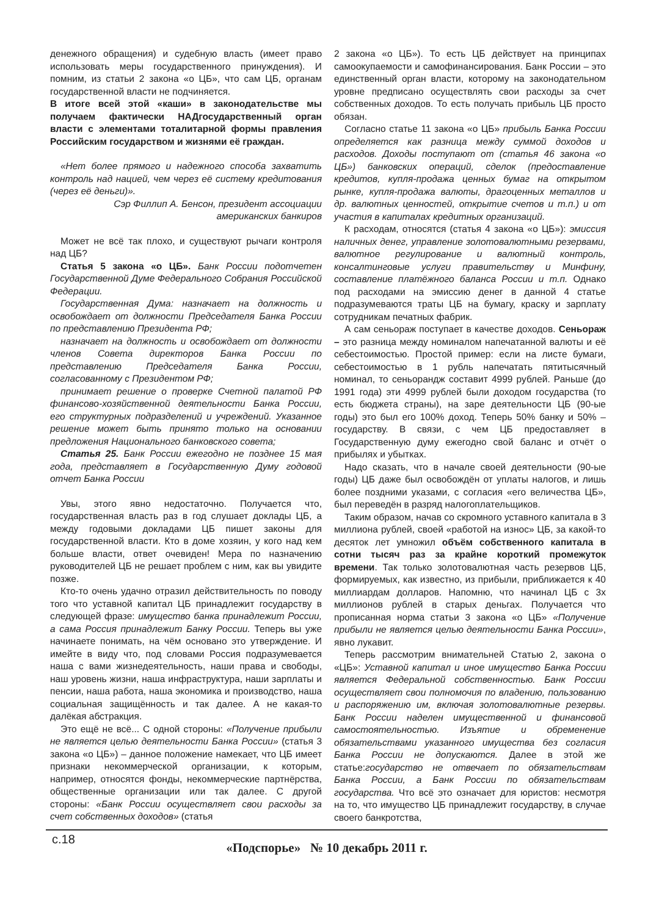денежного обращения) и судебную власть (имеет право использовать меры государственного принуждения). И помним, из статьи 2 закона «о ЦБ», что сам ЦБ, органам государственной власти не подчиняется.
В итоге всей этой «каши» в законодательстве мы получаем фактически НАДгосударственный орган власти с элементами тоталитарной формы правления Российским государством и жизнями её граждан.
«Нет более прямого и надежного способа захватить контроль над нацией, чем через её систему кредитования (через её деньги)».
Сэр Филлип А. Бенсон, президент ассоциации американских банкиров
Может не всё так плохо, и существуют рычаги контроля над ЦБ?
Статья 5 закона «о ЦБ». Банк России подотчетен Государственной Думе Федерального Собрания Российской Федерации.
Государственная Дума: назначает на должность и освобождает от должности Председателя Банка России по представлению Президента РФ;
назначает на должность и освобождает от должности членов Совета директоров Банка России по представлению Председателя Банка России, согласованному с Президентом РФ;
принимает решение о проверке Счетной палатой РФ финансово-хозяйственной деятельности Банка России, его структурных подразделений и учреждений. Указанное решение может быть принято только на основании предложения Национального банковского совета;
Статья 25. Банк России ежегодно не позднее 15 мая года, представляет в Государственную Думу годовой отчет Банка России
Увы, этого явно недостаточно. Получается что, государственная власть раз в год слушает доклады ЦБ, а между годовыми докладами ЦБ пишет законы для государственной власти. Кто в доме хозяин, у кого над кем больше власти, ответ очевиден! Мера по назначению руководителей ЦБ не решает проблем с ним, как вы увидите позже.
Кто-то очень удачно отразил действительность по поводу того что уставной капитал ЦБ принадлежит государству в следующей фразе: имущество банка принадлежит России, а сама Россия принадлежит Банку России. Теперь вы уже начинаете понимать, на чём основано это утверждение. И имейте в виду что, под словами Россия подразумевается наша с вами жизнедеятельность, наши права и свободы, наш уровень жизни, наша инфраструктура, наши зарплаты и пенсии, наша работа, наша экономика и производство, наша социальная защищённость и так далее. А не какая-то далёкая абстракция.
Это ещё не всё... С одной стороны: «Получение прибыли не является целью деятельности Банка России» (статья 3 закона «о ЦБ») – данное положение намекает, что ЦБ имеет признаки некоммерческой организации, к которым, например, относятся фонды, некоммерческие партнёрства, общественные организации или так далее. С другой стороны: «Банк России осуществляет свои расходы за счет собственных доходов» (статья
2 закона «о ЦБ»). То есть ЦБ действует на принципах самоокупаемости и самофинансирования. Банк России – это единственный орган власти, которому на законодательном уровне предписано осуществлять свои расходы за счет собственных доходов. То есть получать прибыль ЦБ просто обязан.
Согласно статье 11 закона «о ЦБ» прибыль Банка России определяется как разница между суммой доходов и расходов. Доходы поступают от (статья 46 закона «о ЦБ») банковских операций, сделок (предоставление кредитов, купля-продажа ценных бумаг на открытом рынке, купля-продажа валюты, драгоценных металлов и др. валютных ценностей, открытие счетов и т.п.) и от участия в капиталах кредитных организаций.
К расходам, относятся (статья 4 закона «о ЦБ»): эмиссия наличных денег, управление золотовалютными резервами, валютное регулирование и валютный контроль, консалтинговые услуги правительству и Минфину, составление платёжного баланса России и т.п. Однако под расходами на эмиссию денег в данной 4 статье подразумеваются траты ЦБ на бумагу, краску и зарплату сотрудникам печатных фабрик.
А сам сеньораж поступает в качестве доходов. Сеньораж – это разница между номиналом напечатанной валюты и её себестоимостью. Простой пример: если на листе бумаги, себестоимостью в 1 рубль напечатать пятитысячный номинал, то сеньорандж составит 4999 рублей. Раньше (до 1991 года) эти 4999 рублей были доходом государства (то есть бюджета страны), на заре деятельности ЦБ (90-ые годы) это был его 100% доход. Теперь 50% банку и 50% – государству. В связи, с чем ЦБ предоставляет в Государственную думу ежегодно свой баланс и отчёт о прибылях и убытках.
Надо сказать, что в начале своей деятельности (90-ые годы) ЦБ даже был освобождён от уплаты налогов, и лишь более поздними указами, с согласия «его величества ЦБ», был переведён в разряд налогоплательщиков.
Таким образом, начав со скромного уставного капитала в 3 миллиона рублей, своей «работой на износ» ЦБ, за какой-то десяток лет умножил объём собственного капитала в сотни тысяч раз за крайне короткий промежуток времени. Так только золотовалютная часть резервов ЦБ, формируемых, как известно, из прибыли, приближается к 40 миллиардам долларов. Напомню, что начинал ЦБ с 3х миллионов рублей в старых деньгах. Получается что прописанная норма статьи 3 закона «о ЦБ» «Получение прибыли не является целью деятельности Банка России», явно лукавит.
Теперь рассмотрим внимательней Статью 2, закона о «ЦБ»: Уставной капитал и иное имущество Банка России является Федеральной собственностью. Банк России осуществляет свои полномочия по владению, пользованию и распоряжению им, включая золотовалютные резервы. Банк России наделен имущественной и финансовой самостоятельностью. Изъятие и обременение обязательствами указанного имущества без согласия Банка России не допускаются. Далее в этой же статье:государство не отвечает по обязательствам Банка России, а Банк России по обязательствам государства. Что всё это означает для юристов: несмотря на то, что имущество ЦБ принадлежит государству, в случае своего банкротства,
с.18
«Подспорье» № 10 декабрь 2011 г.